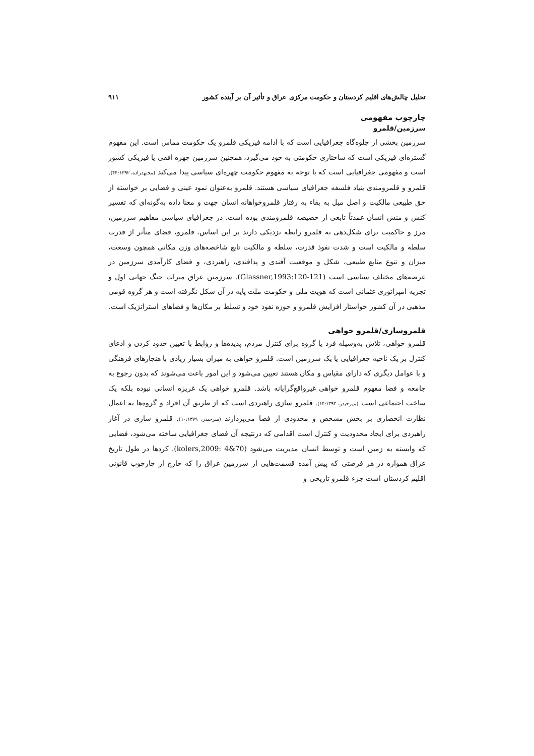تحلیل چالش‌های اقلیم کردستان و حکومت مرکزی عراق و تأثیر آن بر آینده کشور ۹۱۱
چارچوب مفهومی
سرزمین/قلمرو
سرزمین بخشی از جلوه‌گاه جغرافیایی است که با ادامه فیزیکی قلمرو یک حکومت مماس است. این مفهوم گستره‌ای فیزیکی است که ساختاری حکومتی به خود می‌گیرد، همچنین سرزمین چهره افقی یا فیزیکی کشور است و مفهومی جغرافیایی است که با توجه به مفهوم حکومت چهره‌ای سیاسی پیدا می‌کند (مجتهدزاده، ۴۴:۱۳۹۲). قلمرو و قلمرومندی بنیاد فلسفه جغرافیای سیاسی هستند. قلمرو به‌عنوان نمود عینی و فضایی بر خواسته از حق طبیعی مالکیت و اصل میل به بقاء به رفتار قلمروخواهانه انسان جهت و معنا داده به‌گونه‌ای که تفسیر کنش و منش انسان عمدتاً تابعی از خصیصه قلمرومندی بوده است. در جغرافیای سیاسی مفاهیم سرزمین، مرز و حاکمیت برای شکل‌دهی به قلمرو رابطه نزدیکی دارند بر این اساس، قلمرو، فضای متأثر از قدرت سلطه و مالکیت است و شدت نفوذ قدرت، سلطه و مالکیت تابع شاخصه‌های وزن مکانی همچون وسعت، میزان و تنوع منابع طبیعی، شکل و موقعیت آفندی و پدافندی، راهبردی، و فضای کارآمدی سرزمین در عرصه‌های مختلف سیاسی است (Glassner,1993:120-121). سرزمین عراق میراث جنگ جهانی اول و تجزیه امپراتوری عثمانی است که هویت ملی و حکومت ملت پایه در آن شکل نگرفته است و هر گروه قومی مذهبی در آن کشور خواستار افزایش قلمرو و حوزه نفوذ خود و تسلط بر مکان‌ها و فضاهای استراتژیک است.
قلمروسازی/قلمرو خواهی
قلمرو خواهی، تلاش به‌وسیله فرد یا گروه برای کنترل مردم، پدیده‌ها و روابط با تعیین حدود کردن و ادعای کنترل بر یک ناحیه جغرافیایی یا یک سرزمین است. قلمرو خواهی به میزان بسیار زیادی با هنجارهای فرهنگی و با عوامل دیگری که دارای مقیاس و مکان هستند تعیین می‌شود و این امور باعث می‌شوند که بدون رجوع به جامعه و فضا مفهوم قلمرو خواهی غیرواقع‌گرایانه باشد. قلمرو خواهی یک غریزه انسانی نبوده بلکه یک ساخت اجتماعی است (میرحیدر، ۱۴:۱۳۹۳). قلمرو سازی راهبردی است که از طریق آن افراد و گروه‌ها به اعمال نظارت انحصاری بر بخش مشخص و محدودی از فضا می‌پردازند (میرحیدر، ۱۰:۱۳۷۹). قلمرو سازی در آغاز راهبردی برای ایجاد محدودیت و کنترل است اقدامی که درنتیجه آن فضای جغرافیایی ساخته می‌شود، فضایی که وابسته به زمین است و توسط انسان مدیریت می‌شود (kolers,2009: 4&70). کردها در طول تاریخ عراق همواره در هر فرصتی که پیش آمده قسمت‌هایی از سرزمین عراق را که خارج از چارچوب قانونی اقلیم کردستان است جزء قلمرو تاریخی و